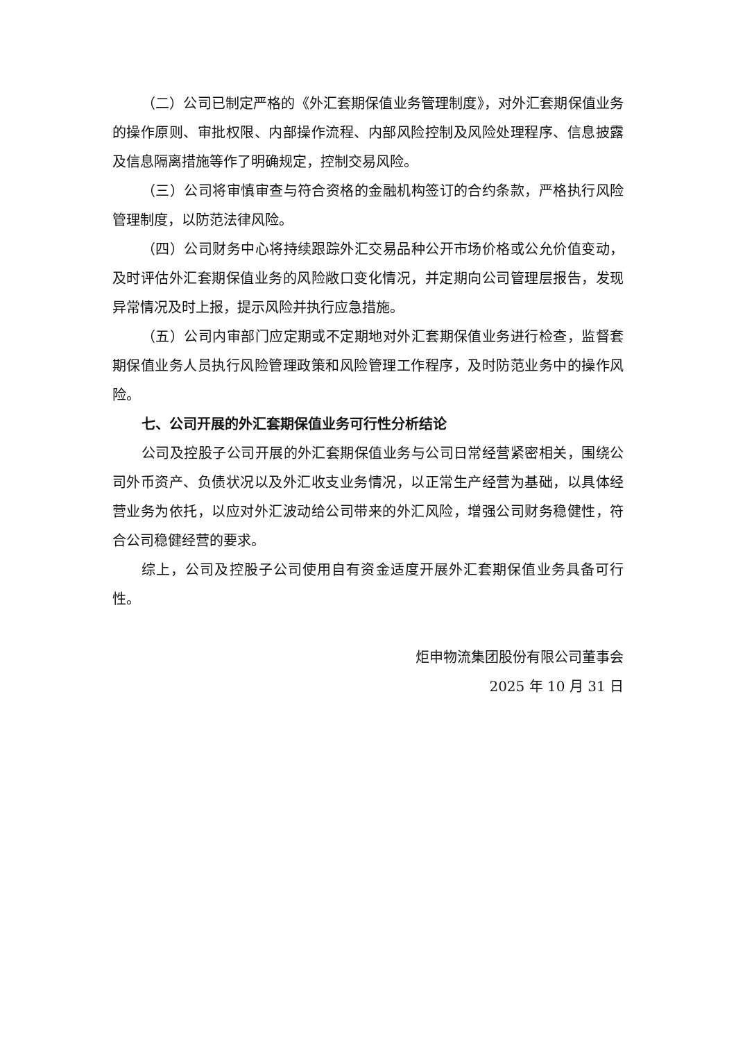（二）公司已制定严格的《外汇套期保值业务管理制度》，对外汇套期保值业务的操作原则、审批权限、内部操作流程、内部风险控制及风险处理程序、信息披露及信息隔离措施等作了明确规定，控制交易风险。
（三）公司将审慎审查与符合资格的金融机构签订的合约条款，严格执行风险管理制度，以防范法律风险。
（四）公司财务中心将持续跟踪外汇交易品种公开市场价格或公允价值变动，及时评估外汇套期保值业务的风险敞口变化情况，并定期向公司管理层报告，发现异常情况及时上报，提示风险并执行应急措施。
（五）公司内审部门应定期或不定期地对外汇套期保值业务进行检查，监督套期保值业务人员执行风险管理政策和风险管理工作程序，及时防范业务中的操作风险。
七、公司开展的外汇套期保值业务可行性分析结论
公司及控股子公司开展的外汇套期保值业务与公司日常经营紧密相关，围绕公司外币资产、负债状况以及外汇收支业务情况，以正常生产经营为基础，以具体经营业务为依托，以应对外汇波动给公司带来的外汇风险，增强公司财务稳健性，符合公司稳健经营的要求。
综上，公司及控股子公司使用自有资金适度开展外汇套期保值业务具备可行性。
炬申物流集团股份有限公司董事会
2025 年 10 月 31 日